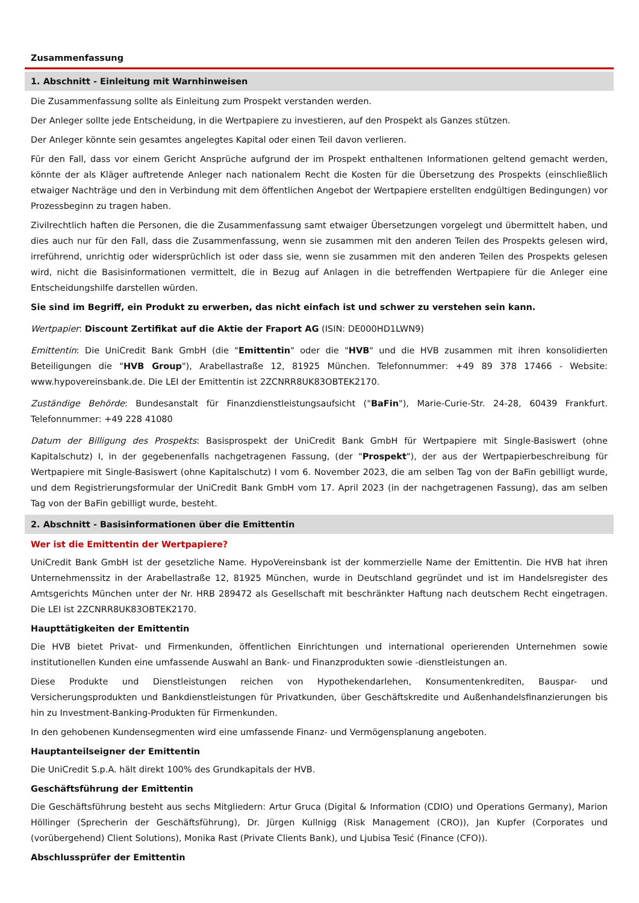Zusammenfassung
1. Abschnitt - Einleitung mit Warnhinweisen
Die Zusammenfassung sollte als Einleitung zum Prospekt verstanden werden.
Der Anleger sollte jede Entscheidung, in die Wertpapiere zu investieren, auf den Prospekt als Ganzes stützen.
Der Anleger könnte sein gesamtes angelegtes Kapital oder einen Teil davon verlieren.
Für den Fall, dass vor einem Gericht Ansprüche aufgrund der im Prospekt enthaltenen Informationen geltend gemacht werden, könnte der als Kläger auftretende Anleger nach nationalem Recht die Kosten für die Übersetzung des Prospekts (einschließlich etwaiger Nachträge und den in Verbindung mit dem öffentlichen Angebot der Wertpapiere erstellten endgültigen Bedingungen) vor Prozessbeginn zu tragen haben.
Zivilrechtlich haften die Personen, die die Zusammenfassung samt etwaiger Übersetzungen vorgelegt und übermittelt haben, und dies auch nur für den Fall, dass die Zusammenfassung, wenn sie zusammen mit den anderen Teilen des Prospekts gelesen wird, irreführend, unrichtig oder widersprüchlich ist oder dass sie, wenn sie zusammen mit den anderen Teilen des Prospekts gelesen wird, nicht die Basisinformationen vermittelt, die in Bezug auf Anlagen in die betreffenden Wertpapiere für die Anleger eine Entscheidungshilfe darstellen würden.
Sie sind im Begriff, ein Produkt zu erwerben, das nicht einfach ist und schwer zu verstehen sein kann.
Wertpapier: Discount Zertifikat auf die Aktie der Fraport AG (ISIN: DE000HD1LWN9)
Emittentin: Die UniCredit Bank GmbH (die "Emittentin" oder die "HVB" und die HVB zusammen mit ihren konsolidierten Beteiligungen die "HVB Group"), Arabellastraße 12, 81925 München. Telefonnummer: +49 89 378 17466 - Website: www.hypovereinsbank.de. Die LEI der Emittentin ist 2ZCNRR8UK83OBTEK2170.
Zuständige Behörde: Bundesanstalt für Finanzdienstleistungsaufsicht ("BaFin"), Marie-Curie-Str. 24-28, 60439 Frankfurt. Telefonnummer: +49 228 41080
Datum der Billigung des Prospekts: Basisprospekt der UniCredit Bank GmbH für Wertpapiere mit Single-Basiswert (ohne Kapitalschutz) I, in der gegebenenfalls nachgetragenen Fassung, (der "Prospekt"), der aus der Wertpapierbeschreibung für Wertpapiere mit Single-Basiswert (ohne Kapitalschutz) I vom 6. November 2023, die am selben Tag von der BaFin gebilligt wurde, und dem Registrierungsformular der UniCredit Bank GmbH vom 17. April 2023 (in der nachgetragenen Fassung), das am selben Tag von der BaFin gebilligt wurde, besteht.
2. Abschnitt - Basisinformationen über die Emittentin
Wer ist die Emittentin der Wertpapiere?
UniCredit Bank GmbH ist der gesetzliche Name. HypoVereinsbank ist der kommerzielle Name der Emittentin. Die HVB hat ihren Unternehmenssitz in der Arabellastraße 12, 81925 München, wurde in Deutschland gegründet und ist im Handelsregister des Amtsgerichts München unter der Nr. HRB 289472 als Gesellschaft mit beschränkter Haftung nach deutschem Recht eingetragen. Die LEI ist 2ZCNRR8UK83OBTEK2170.
Haupttätigkeiten der Emittentin
Die HVB bietet Privat- und Firmenkunden, öffentlichen Einrichtungen und international operierenden Unternehmen sowie institutionellen Kunden eine umfassende Auswahl an Bank- und Finanzprodukten sowie -dienstleistungen an.
Diese Produkte und Dienstleistungen reichen von Hypothekendarlehen, Konsumentenkrediten, Bauspar- und Versicherungsprodukten und Bankdienstleistungen für Privatkunden, über Geschäftskredite und Außenhandelsfinanzierungen bis hin zu Investment-Banking-Produkten für Firmenkunden.
In den gehobenen Kundensegmenten wird eine umfassende Finanz- und Vermögensplanung angeboten.
Hauptanteilseigner der Emittentin
Die UniCredit S.p.A. hält direkt 100% des Grundkapitals der HVB.
Geschäftsführung der Emittentin
Die Geschäftsführung besteht aus sechs Mitgliedern: Artur Gruca (Digital & Information (CDIO) und Operations Germany), Marion Höllinger (Sprecherin der Geschäftsführung), Dr. Jürgen Kullnigg (Risk Management (CRO)), Jan Kupfer (Corporates und (vorübergehend) Client Solutions), Monika Rast (Private Clients Bank), und Ljubisa Tesić (Finance (CFO)).
Abschlussprüfer der Emittentin